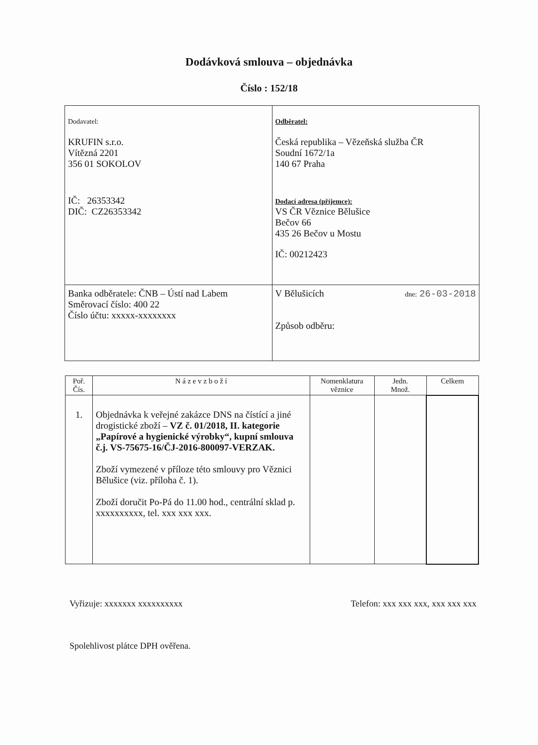Dodávková smlouva – objednávka
Číslo : 152/18
| Dodavatel: KRUFIN s.r.o. Vítězná 2201 356 01 SOKOLOV IČ: 26353342 DIČ: CZ26353342 | Odběratel: Česká republika – Vězeňská služba ČR Soudní 1672/1a 140 67 Praha Dodací adresa (příjemce): VS ČR Věznice Bělušice Bečov 66 435 26 Bečov u Mostu IČ: 00212423 |
| Banka odběratele: ČNB – Ústí nad Labem Směrovací číslo: 400 22 Číslo účtu: xxxxx-xxxxxxxx | V Bělušicích dne: 26-03-2018 Způsob odběru: |
| Poř. Čís. | N á z e v z b o ž í | Nomenklatura věznice | Jedn. Množ. | Celkem |
| --- | --- | --- | --- | --- |
| 1. | Objednávka k veřejné zakázce DNS na čístící a jiné drogistické zboží – VZ č. 01/2018, II. kategorie „Papírové a hygienické výrobky“, kupní smlouva č.j. VS-75675-16/ČJ-2016-800097-VERZAK. Zboží vymezené v příloze této smlouvy pro Věznici Bělušice (viz. příloha č. 1). Zboží doručit Po-Pá do 11.00 hod., centrální sklad p. xxxxxxxxxx, tel. xxx xxx xxx. | | | |
Vyřizuje: xxxxxxx xxxxxxxxxx Telefon: xxx xxx xxx, xxx xxx xxx
Spolehlivost plátce DPH ověřena.